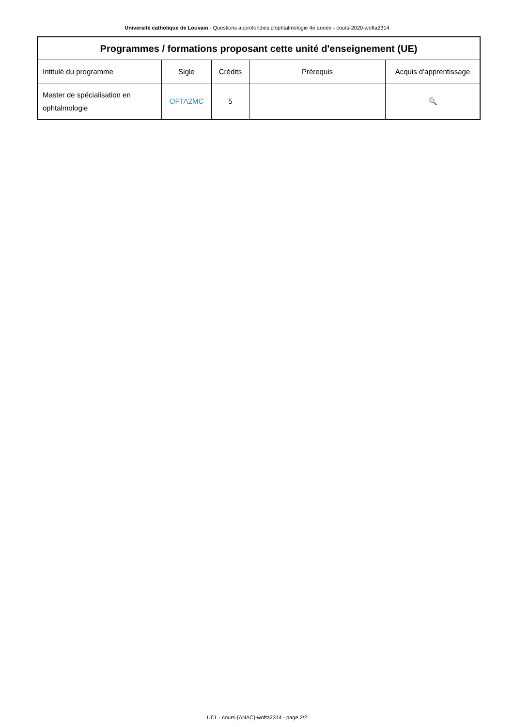Université catholique de Louvain - Questions approfondies d'ophtalmologie 4e année - cours-2020-wofta2314
| Programmes / formations proposant cette unité d'enseignement (UE) | | | | |
| --- | --- | --- | --- | --- |
| Intitulé du programme | Sigle | Crédits | Prérequis | Acquis d'apprentissage |
| Master de spécialisation en ophtalmologie | OFTA2MC | 5 | | 🔍 |
UCL - cours-{ANAC}-wofta2314 - page 2/2